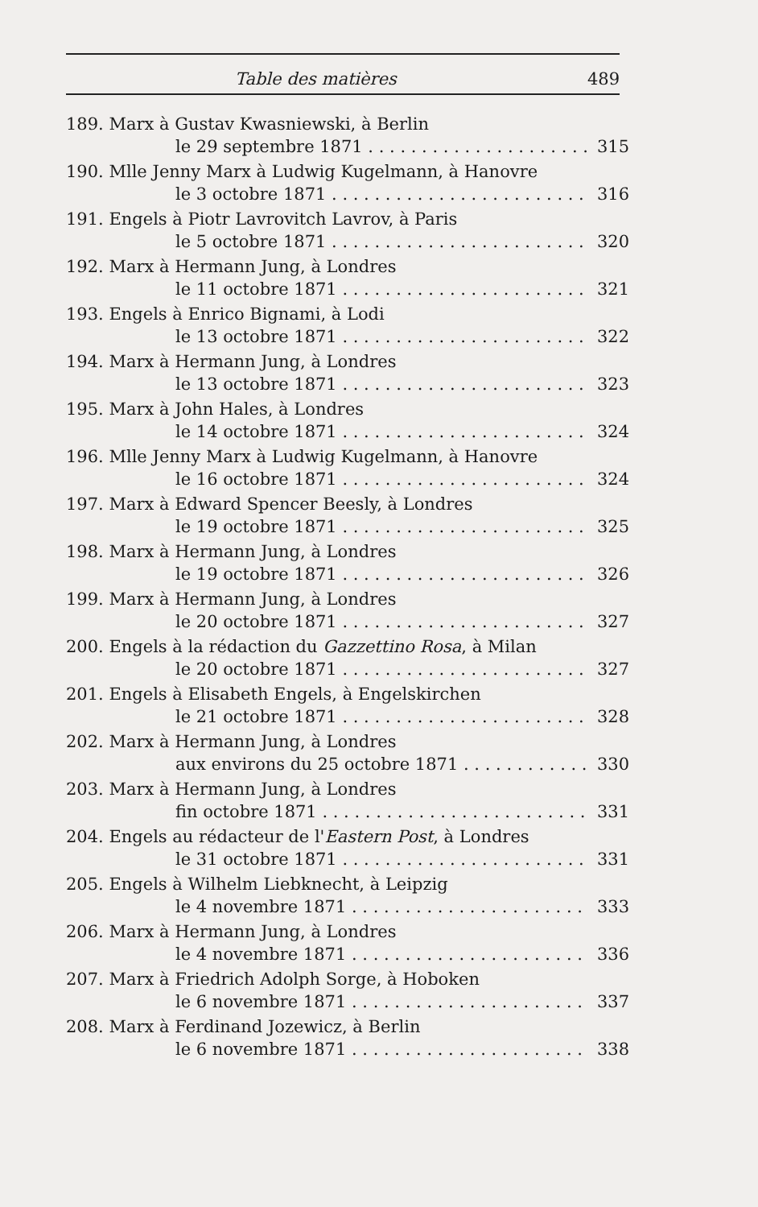Table des matières 489
189. Marx à Gustav Kwasniewski, à Berlin
le 29 septembre 1871 315
190. Mlle Jenny Marx à Ludwig Kugelmann, à Hanovre
le 3 octobre 1871 316
191. Engels à Piotr Lavrovitch Lavrov, à Paris
le 5 octobre 1871 320
192. Marx à Hermann Jung, à Londres
le 11 octobre 1871 321
193. Engels à Enrico Bignami, à Lodi
le 13 octobre 1871 322
194. Marx à Hermann Jung, à Londres
le 13 octobre 1871 323
195. Marx à John Hales, à Londres
le 14 octobre 1871 324
196. Mlle Jenny Marx à Ludwig Kugelmann, à Hanovre
le 16 octobre 1871 324
197. Marx à Edward Spencer Beesly, à Londres
le 19 octobre 1871 325
198. Marx à Hermann Jung, à Londres
le 19 octobre 1871 326
199. Marx à Hermann Jung, à Londres
le 20 octobre 1871 327
200. Engels à la rédaction du Gazzettino Rosa, à Milan
le 20 octobre 1871 327
201. Engels à Elisabeth Engels, à Engelskirchen
le 21 octobre 1871 328
202. Marx à Hermann Jung, à Londres
aux environs du 25 octobre 1871 330
203. Marx à Hermann Jung, à Londres
fin octobre 1871 331
204. Engels au rédacteur de l'Eastern Post, à Londres
le 31 octobre 1871 331
205. Engels à Wilhelm Liebknecht, à Leipzig
le 4 novembre 1871 333
206. Marx à Hermann Jung, à Londres
le 4 novembre 1871 336
207. Marx à Friedrich Adolph Sorge, à Hoboken
le 6 novembre 1871 337
208. Marx à Ferdinand Jozewicz, à Berlin
le 6 novembre 1871 338